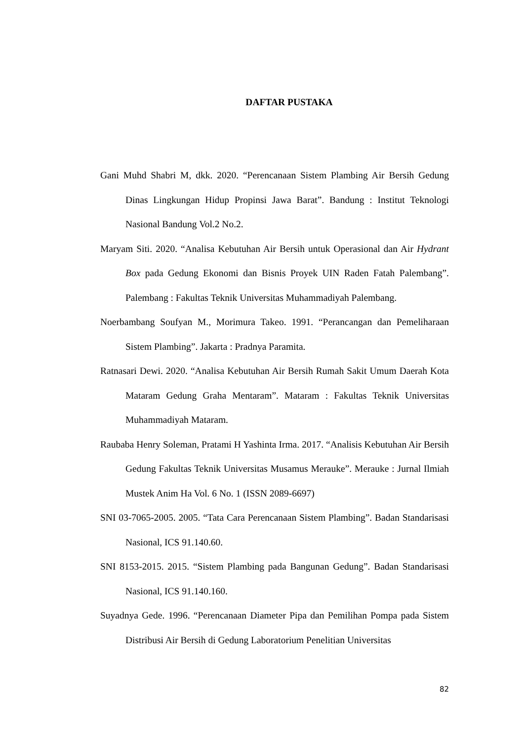DAFTAR PUSTAKA
Gani Muhd Shabri M, dkk. 2020. “Perencanaan Sistem Plambing Air Bersih Gedung Dinas Lingkungan Hidup Propinsi Jawa Barat”. Bandung : Institut Teknologi Nasional Bandung Vol.2 No.2.
Maryam Siti. 2020. “Analisa Kebutuhan Air Bersih untuk Operasional dan Air Hydrant Box pada Gedung Ekonomi dan Bisnis Proyek UIN Raden Fatah Palembang”. Palembang : Fakultas Teknik Universitas Muhammadiyah Palembang.
Noerbambang Soufyan M., Morimura Takeo. 1991. “Perancangan dan Pemeliharaan Sistem Plambing”. Jakarta : Pradnya Paramita.
Ratnasari Dewi. 2020. “Analisa Kebutuhan Air Bersih Rumah Sakit Umum Daerah Kota Mataram Gedung Graha Mentaram”. Mataram : Fakultas Teknik Universitas Muhammadiyah Mataram.
Raubaba Henry Soleman, Pratami H Yashinta Irma. 2017. “Analisis Kebutuhan Air Bersih Gedung Fakultas Teknik Universitas Musamus Merauke”. Merauke : Jurnal Ilmiah Mustek Anim Ha Vol. 6 No. 1 (ISSN 2089-6697)
SNI 03-7065-2005. 2005. “Tata Cara Perencanaan Sistem Plambing”. Badan Standarisasi Nasional, ICS 91.140.60.
SNI 8153-2015. 2015. “Sistem Plambing pada Bangunan Gedung”. Badan Standarisasi Nasional, ICS 91.140.160.
Suyadnya Gede. 1996. “Perencanaan Diameter Pipa dan Pemilihan Pompa pada Sistem Distribusi Air Bersih di Gedung Laboratorium Penelitian Universitas
82